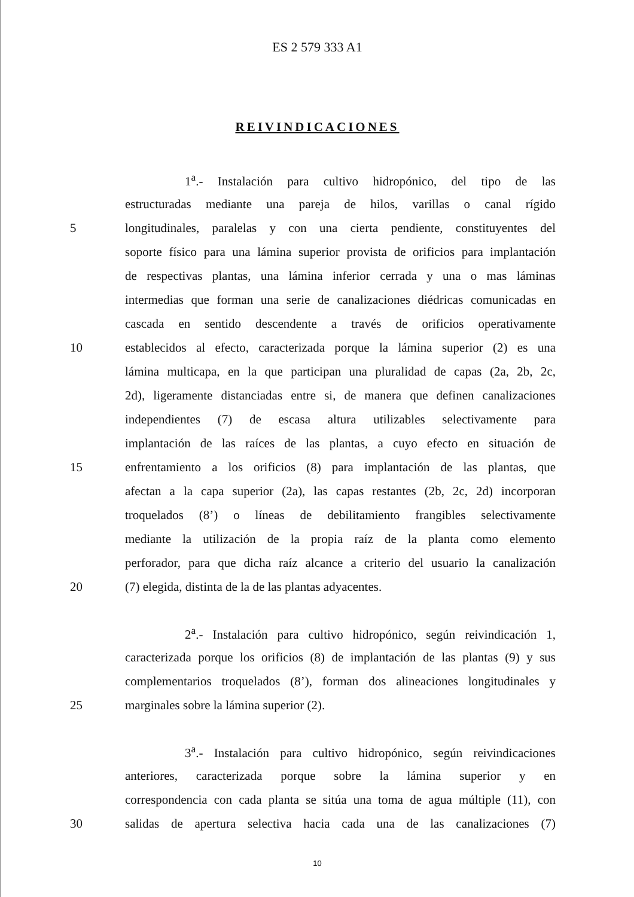ES 2 579 333 A1
REIVINDICACIONES
1<sup>a</sup>.- Instalación para cultivo hidropónico, del tipo de las
estructuradas mediante una pareja de hilos, varillas o canal rígido
5 longitudinales, paralelas y con una cierta pendiente, constituyentes del
soporte físico para una lámina superior provista de orificios para implantación
de respectivas plantas, una lámina inferior cerrada y una o mas láminas
intermedias que forman una serie de canalizaciones diédricas comunicadas en
cascada en sentido descendente a través de orificios operativamente
10 establecidos al efecto, caracterizada porque la lámina superior (2) es una
lámina multicapa, en la que participan una pluralidad de capas (2a, 2b, 2c,
2d), ligeramente distanciadas entre si, de manera que definen canalizaciones
independientes (7) de escasa altura utilizables selectivamente para
implantación de las raíces de las plantas, a cuyo efecto en situación de
15 enfrentamiento a los orificios (8) para implantación de las plantas, que
afectan a la capa superior (2a), las capas restantes (2b, 2c, 2d) incorporan
troquelados (8’) o líneas de debilitamiento frangibles selectivamente
mediante la utilización de la propia raíz de la planta como elemento
perforador, para que dicha raíz alcance a criterio del usuario la canalización
20 (7) elegida, distinta de la de las plantas adyacentes.
2<sup>a</sup>.- Instalación para cultivo hidropónico, según reivindicación 1,
caracterizada porque los orificios (8) de implantación de las plantas (9) y sus
complementarios troquelados (8’), forman dos alineaciones longitudinales y
25 marginales sobre la lámina superior (2).
3<sup>a</sup>.- Instalación para cultivo hidropónico, según reivindicaciones
anteriores, caracterizada porque sobre la lámina superior y en
correspondencia con cada planta se sitúa una toma de agua múltiple (11), con
30 salidas de apertura selectiva hacia cada una de las canalizaciones (7)
10